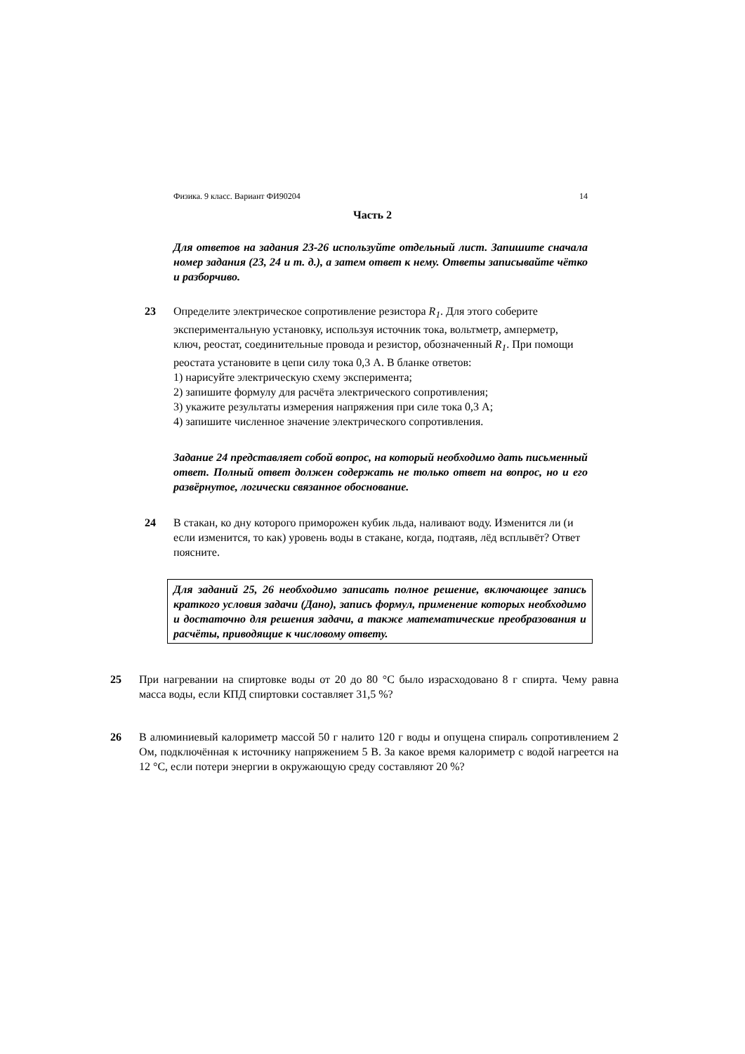Физика. 9 класс. Вариант ФИ90204 14
Часть 2
Для ответов на задания 23-26 используйте отдельный лист. Запишите сначала номер задания (23, 24 и т. д.), а затем ответ к нему. Ответы записывайте чётко и разборчиво.
23 Определите электрическое сопротивление резистора R<sub>1</sub>. Для этого соберите экспериментальную установку, используя источник тока, вольтметр, амперметр, ключ, реостат, соединительные провода и резистор, обозначенный R<sub>1</sub>. При помощи реостата установите в цепи силу тока 0,3 А. В бланке ответов:
1) нарисуйте электрическую схему эксперимента;
2) запишите формулу для расчёта электрического сопротивления;
3) укажите результаты измерения напряжения при силе тока 0,3 А;
4) запишите численное значение электрического сопротивления.
Задание 24 представляет собой вопрос, на который необходимо дать письменный ответ. Полный ответ должен содержать не только ответ на вопрос, но и его развёрнутое, логически связанное обоснование.
24 В стакан, ко дну которого приморожен кубик льда, наливают воду. Изменится ли (и если изменится, то как) уровень воды в стакане, когда, подтаяв, лёд всплывёт? Ответ поясните.
Для заданий 25, 26 необходимо записать полное решение, включающее запись краткого условия задачи (Дано), запись формул, применение которых необходимо и достаточно для решения задачи, а также математические преобразования и расчёты, приводящие к числовому ответу.
25 При нагревании на спиртовке воды от 20 до 80 °С было израсходовано 8 г спирта. Чему равна масса воды, если КПД спиртовки составляет 31,5 %?
26 В алюминиевый калориметр массой 50 г налито 120 г воды и опущена спираль сопротивлением 2 Ом, подключённая к источнику напряжением 5 В. За какое время калориметр с водой нагреется на 12 °С, если потери энергии в окружающую среду составляют 20 %?